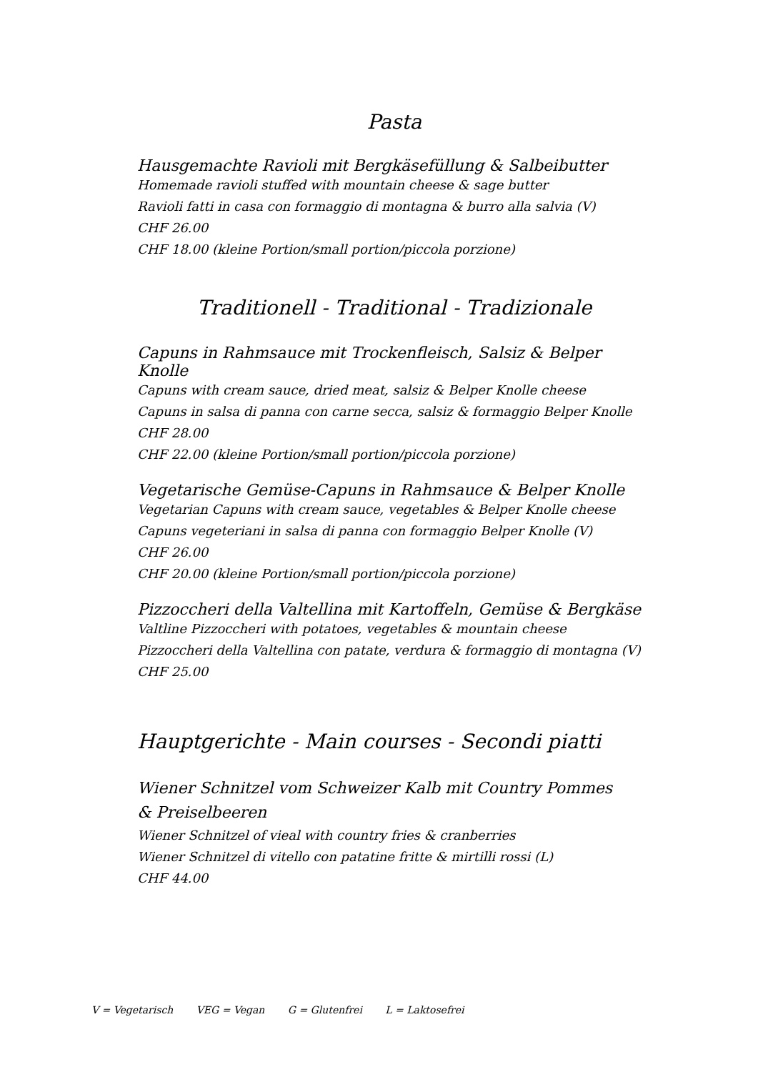Pasta
Hausgemachte Ravioli mit Bergkäsefüllung & Salbeibutter
Homemade ravioli stuffed with mountain cheese & sage butter
Ravioli fatti in casa con formaggio di montagna & burro alla salvia (V)
CHF 26.00
CHF 18.00 (kleine Portion/small portion/piccola porzione)
Traditionell - Traditional - Tradizionale
Capuns in Rahmsauce mit Trockenfleisch, Salsiz & Belper Knolle
Capuns with cream sauce, dried meat, salsiz & Belper Knolle cheese
Capuns in salsa di panna con carne secca, salsiz & formaggio Belper Knolle
CHF 28.00
CHF 22.00 (kleine Portion/small portion/piccola porzione)
Vegetarische Gemüse-Capuns in Rahmsauce & Belper Knolle
Vegetarian Capuns with cream sauce, vegetables & Belper Knolle cheese
Capuns vegeteriani in salsa di panna con formaggio Belper Knolle (V)
CHF 26.00
CHF 20.00 (kleine Portion/small portion/piccola porzione)
Pizzoccheri della Valtellina mit Kartoffeln, Gemüse & Bergkäse
Valtline Pizzoccheri with potatoes, vegetables & mountain cheese
Pizzoccheri della Valtellina con patate, verdura & formaggio di montagna (V)
CHF 25.00
Hauptgerichte - Main courses - Secondi piatti
Wiener Schnitzel vom Schweizer Kalb mit Country Pommes
& Preiselbeeren
Wiener Schnitzel of vieal with country fries & cranberries
Wiener Schnitzel di vitello con patatine fritte & mirtilli rossi (L)
CHF 44.00
V = Vegetarisch VEG = Vegan G = Glutenfrei L = Laktosefrei